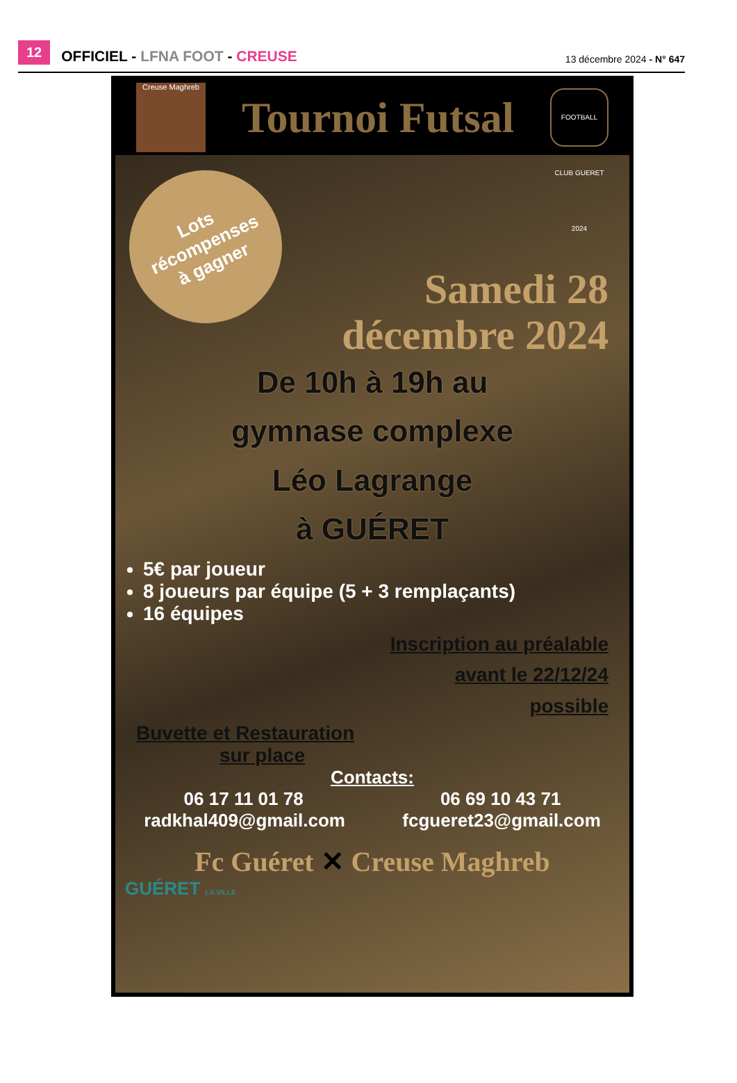12 OFFICIEL - LFNA FOOT - CREUSE 13 décembre 2024 - N° 647
Creuse Maghreb
Tournoi Futsal
FOOTBALL CLUB GUERET 2024
Lots
récompenses
à gagner
Samedi 28
décembre 2024
De 10h à 19h au
gymnase complexe
Léo Lagrange
à GUÉRET
5€ par joueur
8 joueurs par équipe (5 + 3 remplaçants)
16 équipes
Inscription au préalable
avant le 22/12/24
possible
Buvette et Restauration
sur place
Contacts:
06 17 11 01 78 06 69 10 43 71
radkhal409@gmail.com fcgueret23@gmail.com
Fc Guéret ✕ Creuse Maghreb
GUÉRET LA VILLE